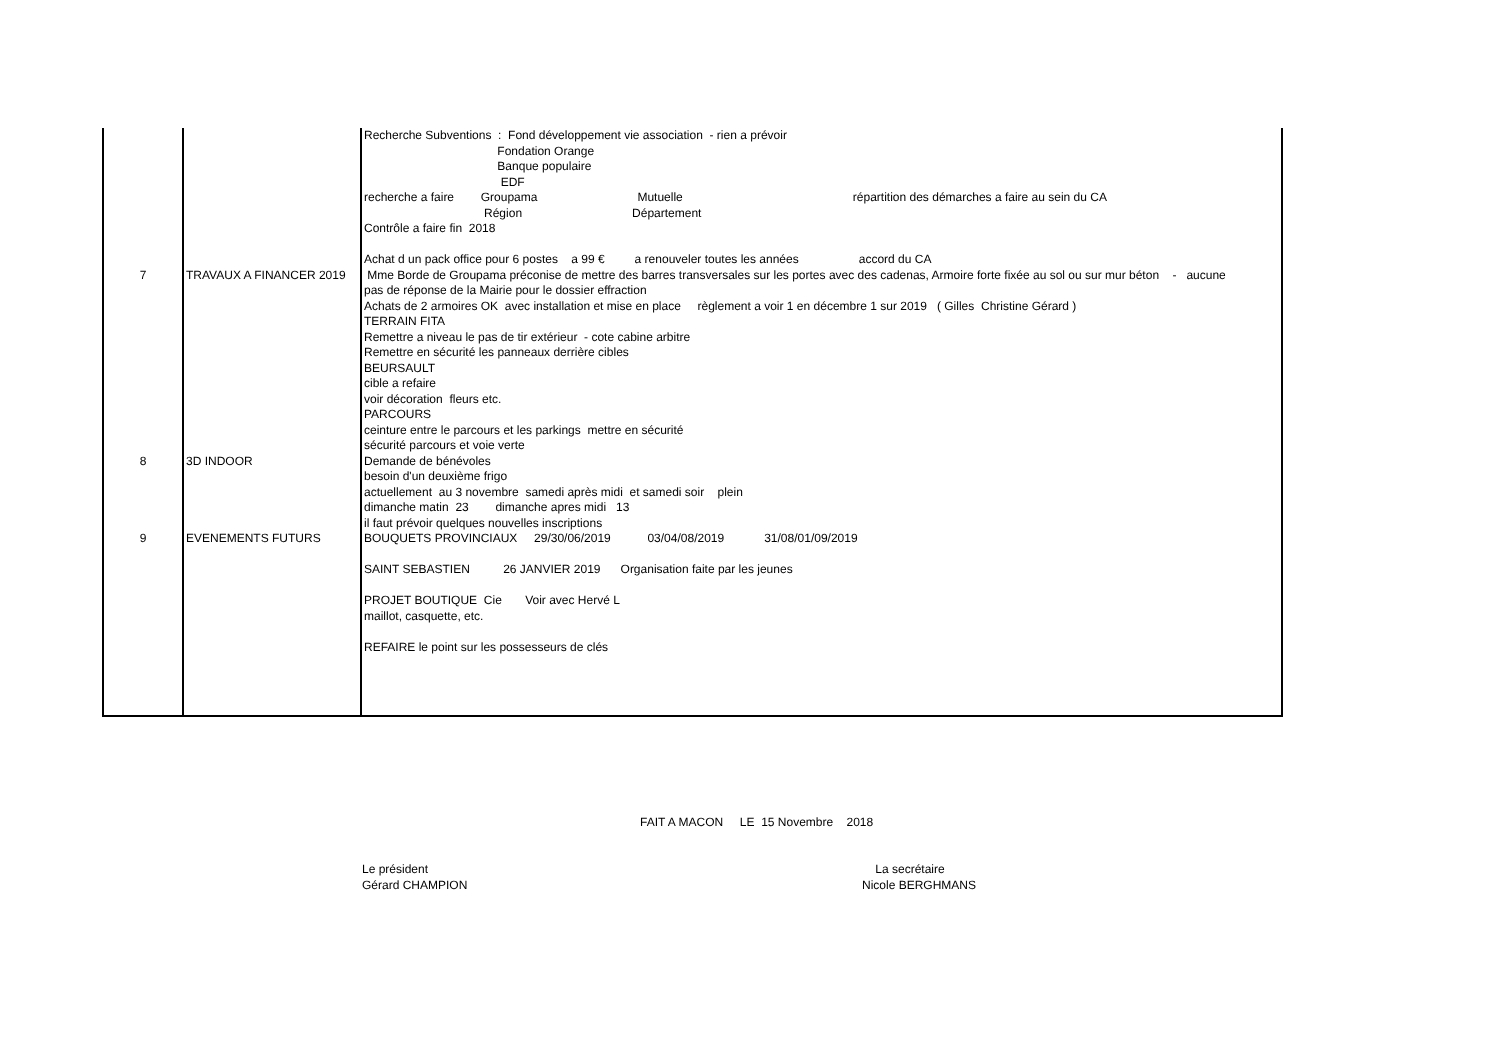| | | Recherche Subventions : Fond développement vie association - rien a prévoir Fondation Orange Banque populaire EDF recherche a faire Groupama Mutuelle répartition des démarches a faire au sein du CA Région Département Contrôle a faire fin 2018 Achat d un pack office pour 6 postes a 99 € a renouveler toutes les années accord du CA |
| 7 | TRAVAUX A FINANCER 2019 | Mme Borde de Groupama préconise de mettre des barres transversales sur les portes avec des cadenas, Armoire forte fixée au sol ou sur mur béton - aucune pas de réponse de la Mairie pour le dossier effraction Achats de 2 armoires OK avec installation et mise en place règlement a voir 1 en décembre 1 sur 2019 ( Gilles Christine Gérard ) TERRAIN FITA Remettre a niveau le pas de tir extérieur - cote cabine arbitre Remettre en sécurité les panneaux derrière cibles BEURSAULT cible a refaire voir décoration fleurs etc. PARCOURS ceinture entre le parcours et les parkings mettre en sécurité sécurité parcours et voie verte |
| 8 | 3D INDOOR | Demande de bénévoles besoin d'un deuxième frigo actuellement au 3 novembre samedi après midi et samedi soir plein dimanche matin 23 dimanche apres midi 13 il faut prévoir quelques nouvelles inscriptions |
| 9 | EVENEMENTS FUTURS | BOUQUETS PROVINCIAUX 29/30/06/2019 03/04/08/2019 31/08/01/09/2019 SAINT SEBASTIEN 26 JANVIER 2019 Organisation faite par les jeunes PROJET BOUTIQUE Cie Voir avec Hervé L maillot, casquette, etc. REFAIRE le point sur les possesseurs de clés |
FAIT A MACON LE 15 Novembre 2018
Le président
Gérard CHAMPION
La secrétaire
Nicole BERGHMANS